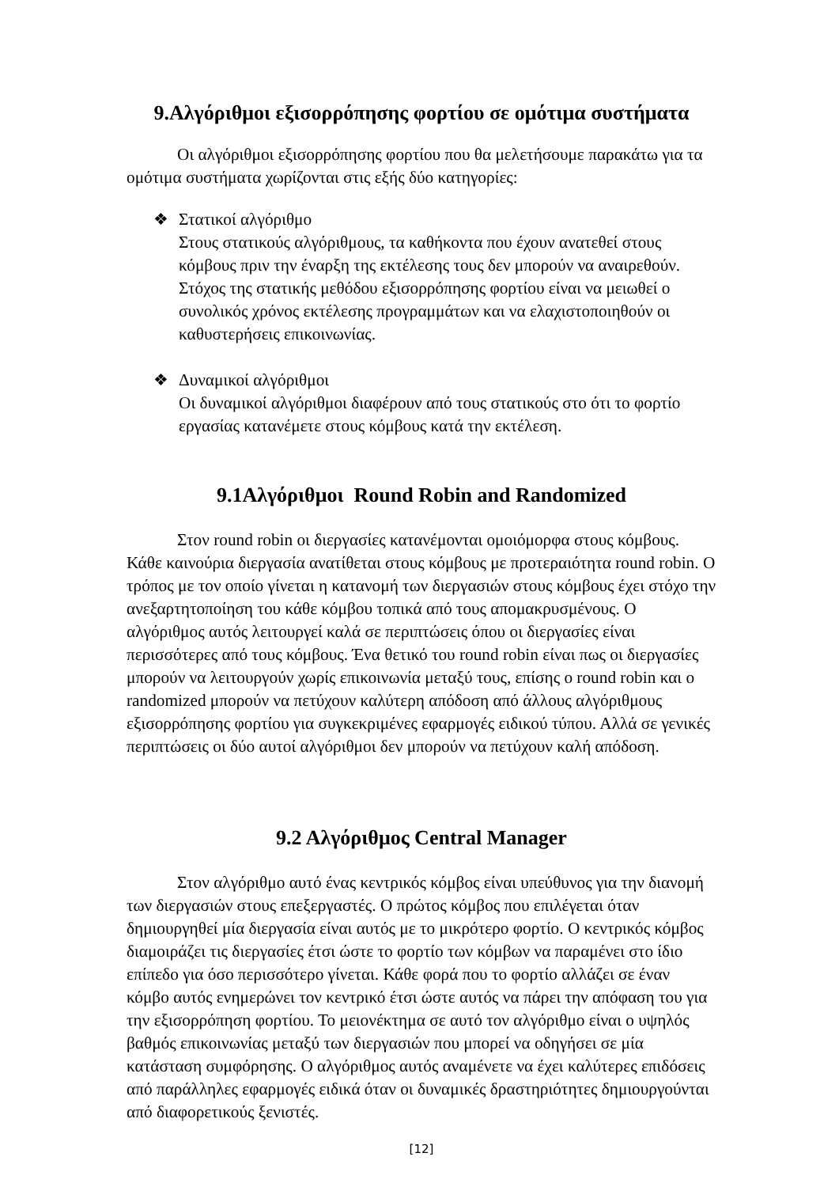9.Αλγόριθμοι εξισορρόπησης φορτίου σε ομότιμα συστήματα
Οι αλγόριθμοι εξισορρόπησης φορτίου που θα μελετήσουμε παρακάτω για τα ομότιμα συστήματα χωρίζονται στις εξής δύο κατηγορίες:
❖ Στατικοί αλγόριθμο
Στους στατικούς αλγόριθμους, τα καθήκοντα που έχουν ανατεθεί στους κόμβους πριν την έναρξη της εκτέλεσης τους δεν μπορούν να αναιρεθούν. Στόχος της στατικής μεθόδου εξισορρόπησης φορτίου είναι να μειωθεί ο συνολικός χρόνος εκτέλεσης προγραμμάτων και να ελαχιστοποιηθούν οι καθυστερήσεις επικοινωνίας.
❖ Δυναμικοί αλγόριθμοι
Οι δυναμικοί αλγόριθμοι διαφέρουν από τους στατικούς στο ότι το φορτίο εργασίας κατανέμετε στους κόμβους κατά την εκτέλεση.
9.1Αλγόριθμοι Round Robin and Randomized
Στον round robin οι διεργασίες κατανέμονται ομοιόμορφα στους κόμβους. Κάθε καινούρια διεργασία ανατίθεται στους κόμβους με προτεραιότητα round robin. Ο τρόπος με τον οποίο γίνεται η κατανομή των διεργασιών στους κόμβους έχει στόχο την ανεξαρτητοποίηση του κάθε κόμβου τοπικά από τους απομακρυσμένους. Ο αλγόριθμος αυτός λειτουργεί καλά σε περιπτώσεις όπου οι διεργασίες είναι περισσότερες από τους κόμβους. Ένα θετικό του round robin είναι πως οι διεργασίες μπορούν να λειτουργούν χωρίς επικοινωνία μεταξύ τους, επίσης ο round robin και ο randomized μπορούν να πετύχουν καλύτερη απόδοση από άλλους αλγόριθμους εξισορρόπησης φορτίου για συγκεκριμένες εφαρμογές ειδικού τύπου. Αλλά σε γενικές περιπτώσεις οι δύο αυτοί αλγόριθμοι δεν μπορούν να πετύχουν καλή απόδοση.
9.2 Αλγόριθμος Central Manager
Στον αλγόριθμο αυτό ένας κεντρικός κόμβος είναι υπεύθυνος για την διανομή των διεργασιών στους επεξεργαστές. Ο πρώτος κόμβος που επιλέγεται όταν δημιουργηθεί μία διεργασία είναι αυτός με το μικρότερο φορτίο. Ο κεντρικός κόμβος διαμοιράζει τις διεργασίες έτσι ώστε το φορτίο των κόμβων να παραμένει στο ίδιο επίπεδο για όσο περισσότερο γίνεται. Κάθε φορά που το φορτίο αλλάζει σε έναν κόμβο αυτός ενημερώνει τον κεντρικό έτσι ώστε αυτός να πάρει την απόφαση του για την εξισορρόπηση φορτίου. Το μειονέκτημα σε αυτό τον αλγόριθμο είναι ο υψηλός βαθμός επικοινωνίας μεταξύ των διεργασιών που μπορεί να οδηγήσει σε μία κατάσταση συμφόρησης. Ο αλγόριθμος αυτός αναμένετε να έχει καλύτερες επιδόσεις από παράλληλες εφαρμογές ειδικά όταν οι δυναμικές δραστηριότητες δημιουργούνται από διαφορετικούς ξενιστές.
[12]